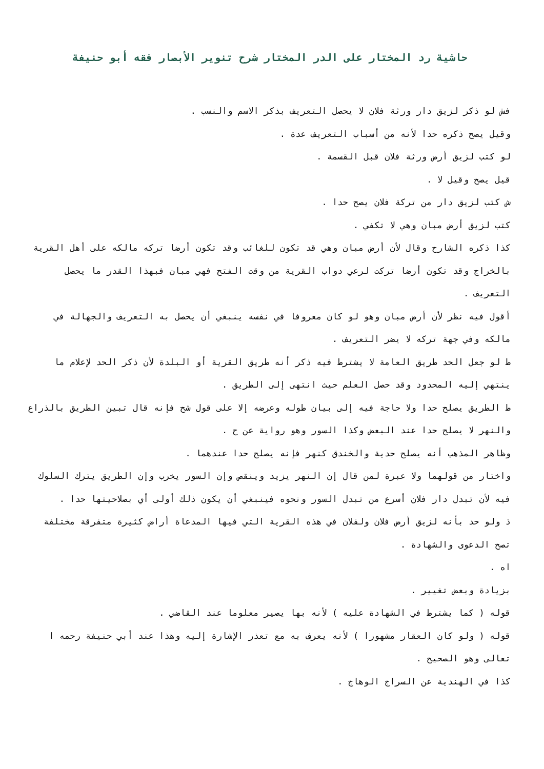حاشية رد المختار على الدر المختار شرح تنوير الأبصار فقه أبو حنيفة
فش لو ذكر لزيق دار ورثة فلان لا يحصل التعريف بذكر الاسم والنسب .
وقيل يصح ذكره حدا لأنه من أسباب التعريف عدة .
لو كتب لزيق أرض ورثة فلان قبل القسمة .
قيل يصح وقيل لا .
ش كتب لزيق دار من تركة فلان يصح حدا .
كتب لزيق أرض مبان وهي لا تكفي .
كذا ذكره الشارح وقال لأن أرض مبان وهي قد تكون للغائب وقد تكون أرضا تركه مالكه على أهل القرية بالخراج وقد تكون أرضا تركت لرعي دواب القرية من وقت الفتح فهي مبان فبهذا القدر ما يحصل التعريف .
أقول فيه نظر لأن أرض مبان وهو لو كان معروفا في نفسه ينبغي أن يحصل به التعريف والجهالة في مالكه وفي جهة تركه لا يضر التعريف .
ط لو جعل الحد طريق العامة لا يشترط فيه ذكر أنه طريق القرية أو البلدة لأن ذكر الحد لإعلام ما ينتهي إليه المحدود وقد حصل العلم حيث انتهى إلى الطريق .
ط الطريق يصلح حدا ولا حاجة فيه إلى بيان طوله وعرضه إلا على قول شح فإنه قال تبين الطريق بالذراع والنهر لا يصلح حدا عند البعض وكذا السور وهو رواية عن ح .
وظاهر المذهب أنه يصلح حدية والخندق كنهر فإنه يصلح حدا عندهما .
واختار من قولهما ولا عبرة لمن قال إن النهر يزيد وينقص وإن السور يخرب وإن الطريق يترك السلوك فيه لأن تبدل دار فلان أسرع من تبدل السور ونحوه فينبغي أن يكون ذلك أولى أي بصلاحيتها حدا .
ذ ولو حد بأنه لزيق أرض فلان ولفلان في هذه القرية التي فيها المدعاة أراض كثيرة متفرقة مختلفة تصح الدعوى والشهادة .
اه .
بزيادة وبعض تغيير .
قوله ( كما يشترط في الشهادة عليه ) لأنه بها يصير معلوما عند القاضي .
قوله ( ولو كان العقار مشهورا ) لأنه يعرف به مع تعذر الإشارة إليه وهذا عند أبي حنيفة رحمه ا تعالى وهو الصحيح .
كذا في الهندية عن السراج الوهاج .